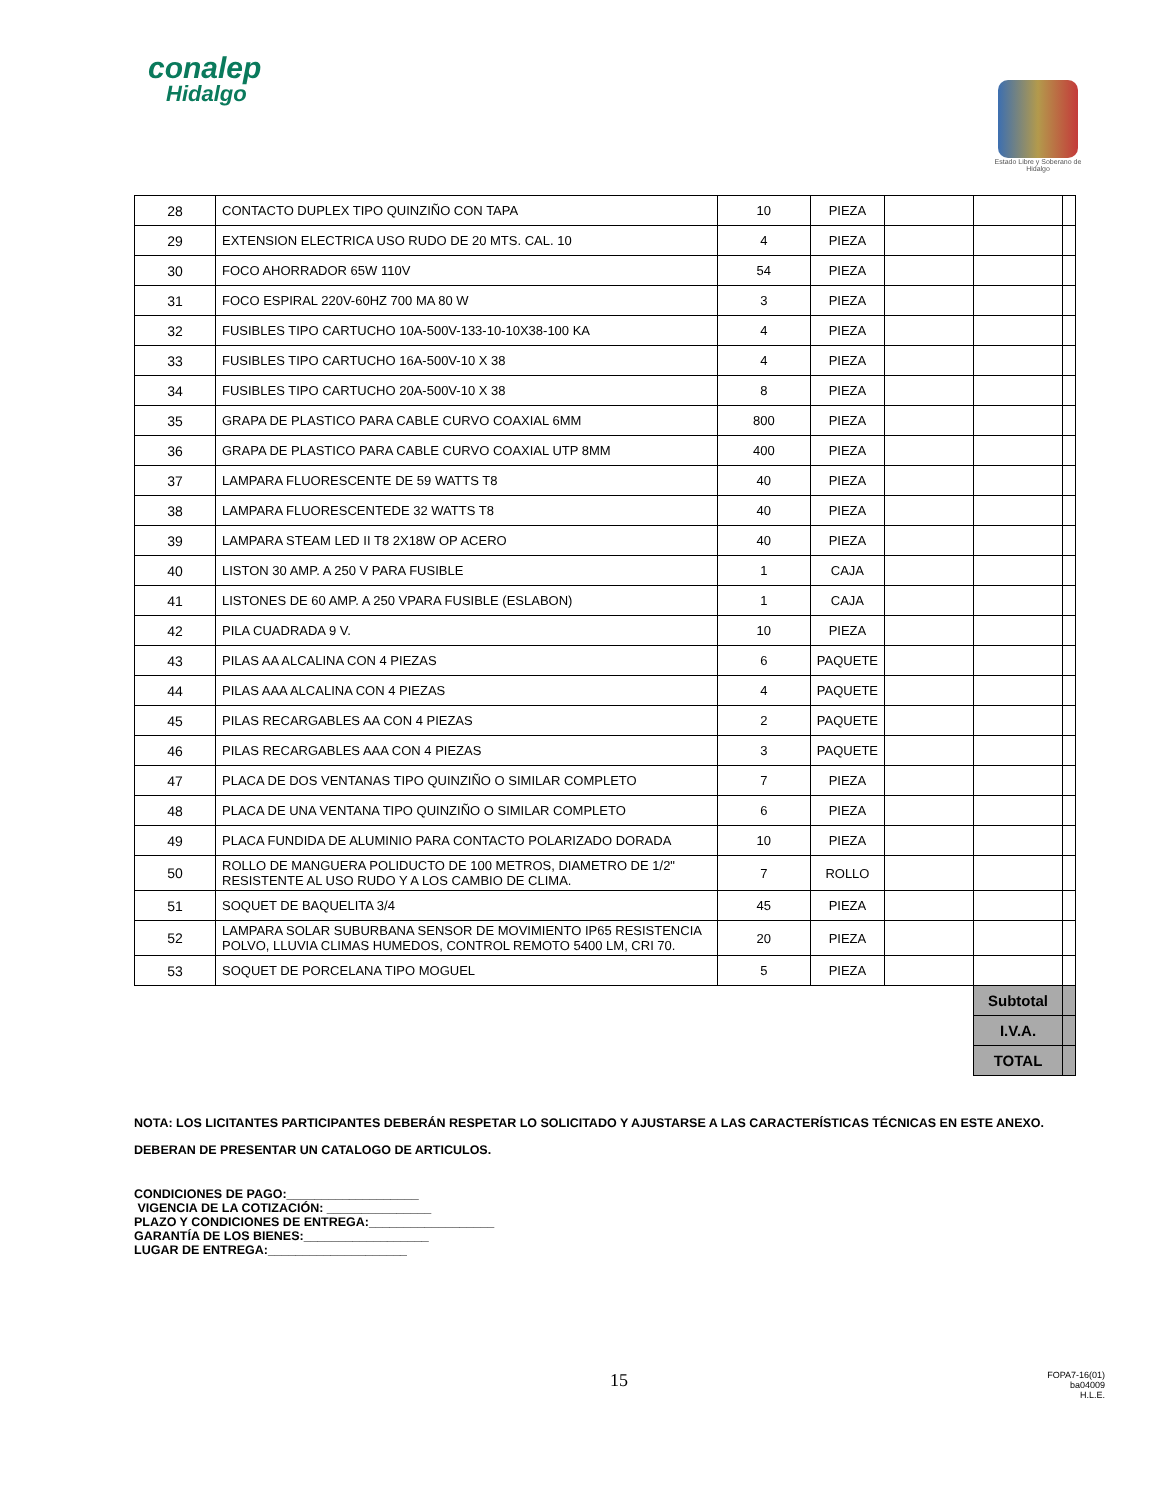conalep
Hidalgo
Estado Libre y Soberano de Hidalgo
| 28 | CONTACTO DUPLEX TIPO QUINZIÑO CON TAPA | 10 | PIEZA | | | |
| 29 | EXTENSION ELECTRICA USO RUDO DE 20 MTS. CAL. 10 | 4 | PIEZA | | | |
| 30 | FOCO AHORRADOR 65W 110V | 54 | PIEZA | | | |
| 31 | FOCO ESPIRAL 220V-60HZ 700 MA 80 W | 3 | PIEZA | | | |
| 32 | FUSIBLES TIPO CARTUCHO 10A-500V-133-10-10X38-100 KA | 4 | PIEZA | | | |
| 33 | FUSIBLES TIPO CARTUCHO 16A-500V-10 X 38 | 4 | PIEZA | | | |
| 34 | FUSIBLES TIPO CARTUCHO 20A-500V-10 X 38 | 8 | PIEZA | | | |
| 35 | GRAPA DE PLASTICO PARA CABLE CURVO COAXIAL 6MM | 800 | PIEZA | | | |
| 36 | GRAPA DE PLASTICO PARA CABLE CURVO COAXIAL UTP 8MM | 400 | PIEZA | | | |
| 37 | LAMPARA FLUORESCENTE DE 59 WATTS T8 | 40 | PIEZA | | | |
| 38 | LAMPARA FLUORESCENTEDE 32 WATTS T8 | 40 | PIEZA | | | |
| 39 | LAMPARA STEAM LED II T8 2X18W OP ACERO | 40 | PIEZA | | | |
| 40 | LISTON 30 AMP. A 250 V PARA FUSIBLE | 1 | CAJA | | | |
| 41 | LISTONES DE 60 AMP. A 250 VPARA FUSIBLE (ESLABON) | 1 | CAJA | | | |
| 42 | PILA CUADRADA 9 V. | 10 | PIEZA | | | |
| 43 | PILAS AA ALCALINA CON 4 PIEZAS | 6 | PAQUETE | | | |
| 44 | PILAS AAA ALCALINA CON 4 PIEZAS | 4 | PAQUETE | | | |
| 45 | PILAS RECARGABLES AA CON 4 PIEZAS | 2 | PAQUETE | | | |
| 46 | PILAS RECARGABLES AAA CON 4 PIEZAS | 3 | PAQUETE | | | |
| 47 | PLACA DE DOS VENTANAS TIPO QUINZIÑO O SIMILAR COMPLETO | 7 | PIEZA | | | |
| 48 | PLACA DE UNA VENTANA TIPO QUINZIÑO O SIMILAR COMPLETO | 6 | PIEZA | | | |
| 49 | PLACA FUNDIDA DE ALUMINIO PARA CONTACTO POLARIZADO DORADA | 10 | PIEZA | | | |
| 50 | ROLLO DE MANGUERA POLIDUCTO DE 100 METROS, DIAMETRO DE 1/2" RESISTENTE AL USO RUDO Y A LOS CAMBIO DE CLIMA. | 7 | ROLLO | | | |
| 51 | SOQUET DE BAQUELITA 3/4 | 45 | PIEZA | | | |
| 52 | LAMPARA SOLAR SUBURBANA SENSOR DE MOVIMIENTO IP65 RESISTENCIA POLVO, LLUVIA CLIMAS HUMEDOS, CONTROL REMOTO 5400 LM, CRI 70. | 20 | PIEZA | | | |
| 53 | SOQUET DE PORCELANA TIPO MOGUEL | 5 | PIEZA | | | |
| | | | | | Subtotal | |
| | | | | | I.V.A. | |
| | | | | | TOTAL | |
NOTA: LOS LICITANTES PARTICIPANTES DEBERÁN RESPETAR LO SOLICITADO Y AJUSTARSE A LAS CARACTERÍSTICAS TÉCNICAS EN ESTE ANEXO.
DEBERAN DE PRESENTAR UN CATALOGO DE ARTICULOS.
CONDICIONES DE PAGO:___________________
VIGENCIA DE LA COTIZACIÓN: _______________
PLAZO Y CONDICIONES DE ENTREGA:__________________
GARANTÍA DE LOS BIENES:__________________
LUGAR DE ENTREGA:____________________
15
FOPA7-16(01)
ba04009
H.L.E.